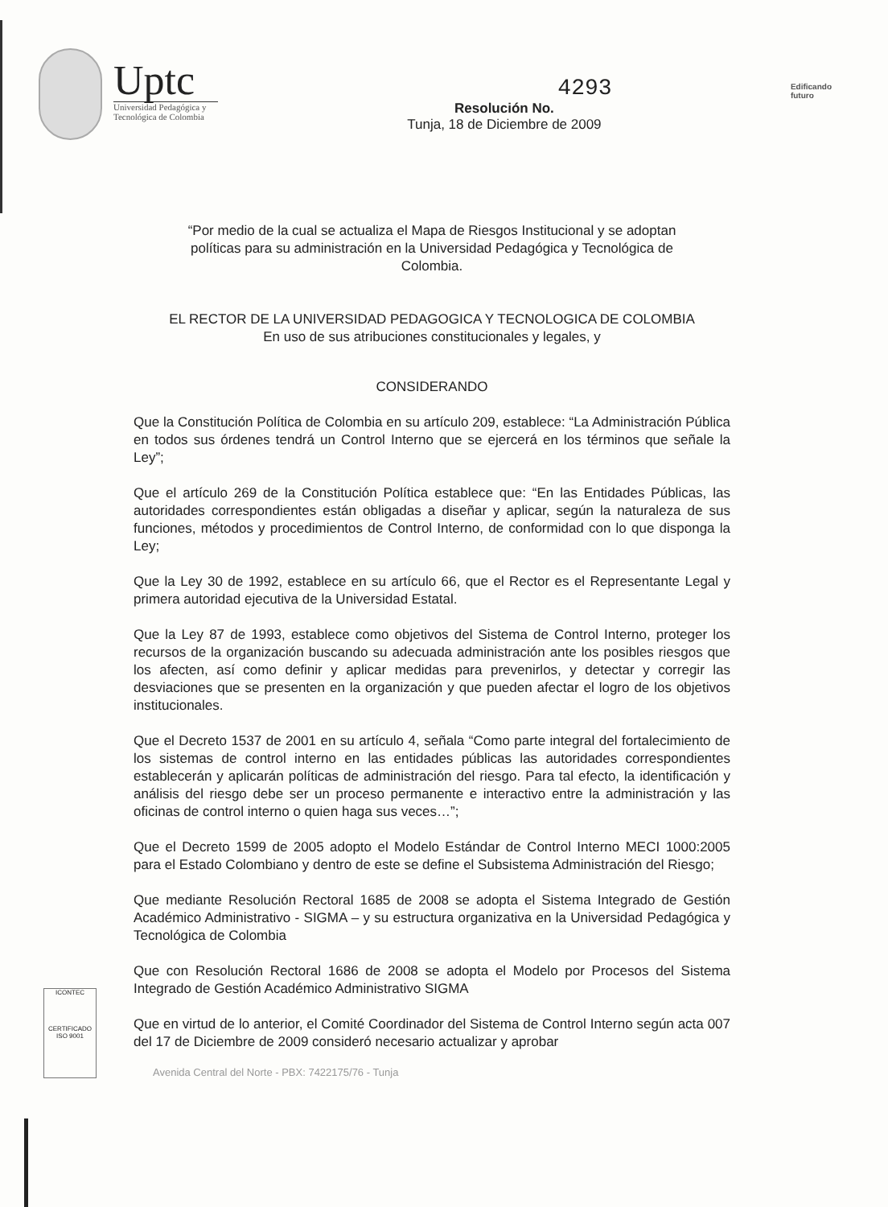Uptc
Universidad Pedagógica y
Tecnológica de Colombia
4293
Resolución No.
Tunja, 18 de Diciembre de 2009
Edificando
futuro
“Por medio de la cual se actualiza el Mapa de Riesgos Institucional y se adoptan políticas para su administración en la Universidad Pedagógica y Tecnológica de Colombia.
EL RECTOR DE LA UNIVERSIDAD PEDAGOGICA Y TECNOLOGICA DE COLOMBIA
En uso de sus atribuciones constitucionales y legales, y
CONSIDERANDO
Que la Constitución Política de Colombia en su artículo 209, establece: “La Administración Pública en todos sus órdenes tendrá un Control Interno que se ejercerá en los términos que señale la Ley”;
Que el artículo 269 de la Constitución Política establece que: “En las Entidades Públicas, las autoridades correspondientes están obligadas a diseñar y aplicar, según la naturaleza de sus funciones, métodos y procedimientos de Control Interno, de conformidad con lo que disponga la Ley;
Que la Ley 30 de 1992, establece en su artículo 66, que el Rector es el Representante Legal y primera autoridad ejecutiva de la Universidad Estatal.
Que la Ley 87 de 1993, establece como objetivos del Sistema de Control Interno, proteger los recursos de la organización buscando su adecuada administración ante los posibles riesgos que los afecten, así como definir y aplicar medidas para prevenirlos, y detectar y corregir las desviaciones que se presenten en la organización y que pueden afectar el logro de los objetivos institucionales.
Que el Decreto 1537 de 2001 en su artículo 4, señala “Como parte integral del fortalecimiento de los sistemas de control interno en las entidades públicas las autoridades correspondientes establecerán y aplicarán políticas de administración del riesgo. Para tal efecto, la identificación y análisis del riesgo debe ser un proceso permanente e interactivo entre la administración y las oficinas de control interno o quien haga sus veces…”;
Que el Decreto 1599 de 2005 adopto el Modelo Estándar de Control Interno MECI 1000:2005 para el Estado Colombiano y dentro de este se define el Subsistema Administración del Riesgo;
Que mediante Resolución Rectoral 1685 de 2008 se adopta el Sistema Integrado de Gestión Académico Administrativo - SIGMA – y su estructura organizativa en la Universidad Pedagógica y Tecnológica de Colombia
Que con Resolución Rectoral 1686 de 2008 se adopta el Modelo por Procesos del Sistema Integrado de Gestión Académico Administrativo SIGMA
Que en virtud de lo anterior, el Comité Coordinador del Sistema de Control Interno según acta 007 del 17 de Diciembre de 2009 consideró necesario actualizar y aprobar
ICONTEC
CERTIFICADO
ISO 9001
Avenida Central del Norte - PBX: 7422175/76 - Tunja